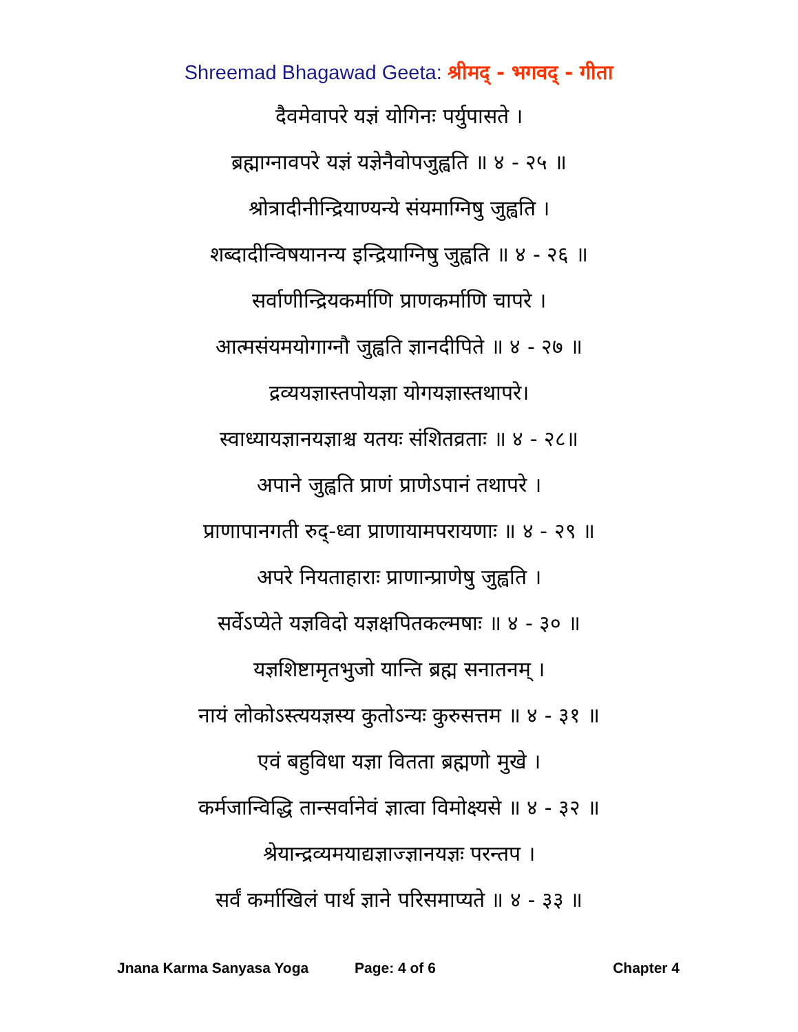Shreemad Bhagawad Geeta: श्रीमद् - भगवद् - गीता
दैवमेवापरे यज्ञं योगिनः पर्युपासते ।
ब्रह्माग्नावपरे यज्ञं यज्ञेनैवोपजुह्वति ॥ ४ - २५ ॥
श्रोत्रादीनीन्द्रियाण्यन्ये संयमाग्निषु जुह्वति ।
शब्दादीन्विषयानन्य इन्द्रियाग्निषु जुह्वति ॥ ४ - २६ ॥
सर्वाणीन्द्रियकर्माणि प्राणकर्माणि चापरे ।
आत्मसंयमयोगाग्नौ जुह्वति ज्ञानदीपिते ॥ ४ - २७ ॥
द्रव्ययज्ञास्तपोयज्ञा योगयज्ञास्तथापरे।
स्वाध्यायज्ञानयज्ञाश्च यतयः संशितव्रताः ॥ ४ - २८॥
अपाने जुह्वति प्राणं प्राणेऽपानं तथापरे ।
प्राणापानगती रुद्-ध्वा प्राणायामपरायणाः ॥ ४ - २९ ॥
अपरे नियताहाराः प्राणान्प्राणेषु जुह्वति ।
सर्वेऽप्येते यज्ञविदो यज्ञक्षपितकल्मषाः ॥ ४ - ३० ॥
यज्ञशिष्टामृतभुजो यान्ति ब्रह्म सनातनम् ।
नायं लोकोऽस्त्ययज्ञस्य कुतोऽन्यः कुरुसत्तम ॥ ४ - ३१ ॥
एवं बहुविधा यज्ञा वितता ब्रह्मणो मुखे ।
कर्मजान्विद्धि तान्सर्वानेवं ज्ञात्वा विमोक्ष्यसे ॥ ४ - ३२ ॥
श्रेयान्द्रव्यमयाद्यज्ञाज्ज्ञानयज्ञः परन्तप ।
सर्वं कर्माखिलं पार्थ ज्ञाने परिसमाप्यते ॥ ४ - ३३ ॥
Jnana Karma Sanyasa Yoga Page: 4 of 6 Chapter 4